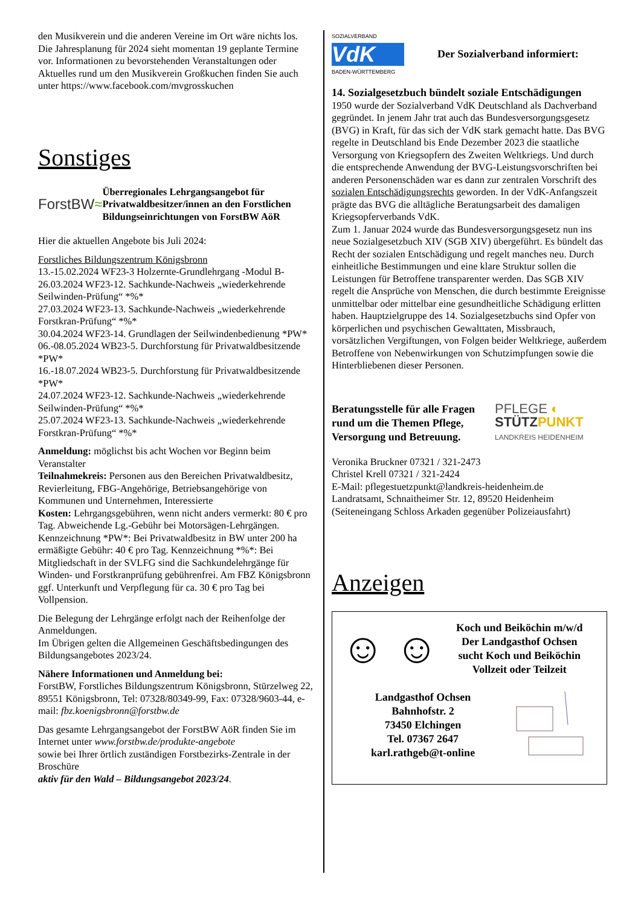den Musikverein und die anderen Vereine im Ort wäre nichts los.
Die Jahresplanung für 2024 sieht momentan 19 geplante Termine vor. Informationen zu bevorstehenden Veranstaltungen oder Aktuelles rund um den Musikverein Großkuchen finden Sie auch unter https://www.facebook.com/mvgrosskuchen
Sonstiges
ForstBW≈
Überregionales Lehrgangsangebot für Privatwaldbesitzer/innen an den Forstlichen Bildungseinrichtungen von ForstBW AöR
Hier die aktuellen Angebote bis Juli 2024:
Forstliches Bildungszentrum Königsbronn
13.-15.02.2024 WF23-3 Holzernte-Grundlehrgang -Modul B-
26.03.2024 WF23-12. Sachkunde-Nachweis „wiederkehrende Seilwinden-Prüfung“ *%*
27.03.2024 WF23-13. Sachkunde-Nachweis „wiederkehrende Forstkran-Prüfung“ *%*
30.04.2024 WF23-14. Grundlagen der Seilwindenbedienung *PW*
06.-08.05.2024 WB23-5. Durchforstung für Privatwaldbesitzende *PW*
16.-18.07.2024 WB23-5. Durchforstung für Privatwaldbesitzende *PW*
24.07.2024 WF23-12. Sachkunde-Nachweis „wiederkehrende Seilwinden-Prüfung“ *%*
25.07.2024 WF23-13. Sachkunde-Nachweis „wiederkehrende Forstkran-Prüfung“ *%*
Anmeldung: möglichst bis acht Wochen vor Beginn beim Veranstalter
Teilnahmekreis: Personen aus den Bereichen Privatwaldbesitz, Revierleitung, FBG-Angehörige, Betriebsangehörige von Kommunen und Unternehmen, Interessierte
Kosten: Lehrgangsgebühren, wenn nicht anders vermerkt: 80 € pro Tag. Abweichende Lg.-Gebühr bei Motorsägen-Lehrgängen. Kennzeichnung *PW*: Bei Privatwaldbesitz in BW unter 200 ha ermäßigte Gebühr: 40 € pro Tag. Kennzeichnung *%*: Bei Mitgliedschaft in der SVLFG sind die Sachkundelehrgänge für Winden- und Forstkranprüfung gebührenfrei. Am FBZ Königsbronn ggf. Unterkunft und Verpflegung für ca. 30 € pro Tag bei Vollpension.
Die Belegung der Lehrgänge erfolgt nach der Reihenfolge der Anmeldungen.
Im Übrigen gelten die Allgemeinen Geschäftsbedingungen des Bildungsangebotes 2023/24.
Nähere Informationen und Anmeldung bei:
ForstBW, Forstliches Bildungszentrum Königsbronn, Stürzelweg 22, 89551 Königsbronn, Tel: 07328/80349-99, Fax: 07328/9603-44, e-mail: fbz.koenigsbronn@forstbw.de
Das gesamte Lehrgangsangebot der ForstBW AöR finden Sie im Internet unter www.forstbw.de/produkte-angebote
sowie bei Ihrer örtlich zuständigen Forstbezirks-Zentrale in der Broschüre
aktiv für den Wald – Bildungsangebot 2023/24.
SOZIALVERBAND
VdK
BADEN-WÜRTTEMBERG
Der Sozialverband informiert:
14. Sozialgesetzbuch bündelt soziale Entschädigungen
1950 wurde der Sozialverband VdK Deutschland als Dachverband gegründet. In jenem Jahr trat auch das Bundesversorgungsgesetz (BVG) in Kraft, für das sich der VdK stark gemacht hatte. Das BVG regelte in Deutschland bis Ende Dezember 2023 die staatliche Versorgung von Kriegsopfern des Zweiten Weltkriegs. Und durch die entsprechende Anwendung der BVG-Leistungsvorschriften bei anderen Personenschäden war es dann zur zentralen Vorschrift des sozialen Entschädigungsrechts geworden. In der VdK-Anfangszeit prägte das BVG die alltägliche Beratungsarbeit des damaligen Kriegsopferverbands VdK.
Zum 1. Januar 2024 wurde das Bundesversorgungsgesetz nun ins neue Sozialgesetzbuch XIV (SGB XIV) übergeführt. Es bündelt das Recht der sozialen Entschädigung und regelt manches neu. Durch einheitliche Bestimmungen und eine klare Struktur sollen die Leistungen für Betroffene transparenter werden. Das SGB XIV regelt die Ansprüche von Menschen, die durch bestimmte Ereignisse unmittelbar oder mittelbar eine gesundheitliche Schädigung erlitten haben. Hauptzielgruppe des 14. Sozialgesetzbuchs sind Opfer von körperlichen und psychischen Gewalttaten, Missbrauch, vorsätzlichen Vergiftungen, von Folgen beider Weltkriege, außerdem Betroffene von Nebenwirkungen von Schutzimpfungen sowie die Hinterbliebenen dieser Personen.
Beratungsstelle für alle Fragen rund um die Themen Pflege, Versorgung und Betreuung.
PFLEGE ◐
STÜTZ PUNKT
LANDKREIS HEIDENHEIM
Veronika Bruckner 07321 / 321-2473
Christel Krell 07321 / 321-2424
E-Mail: pflegestuetzpunkt@landkreis-heidenheim.de
Landratsamt, Schnaitheimer Str. 12, 89520 Heidenheim
(Seiteneingang Schloss Arkaden gegenüber Polizeiausfahrt)
Anzeigen
☺ ☺
Koch und Beiköchin m/w/d
Der Landgasthof Ochsen
sucht Koch und Beiköchin
Vollzeit oder Teilzeit
Landgasthof Ochsen
Bahnhofstr. 2
73450 Elchingen
Tel. 07367 2647
karl.rathgeb@t-online